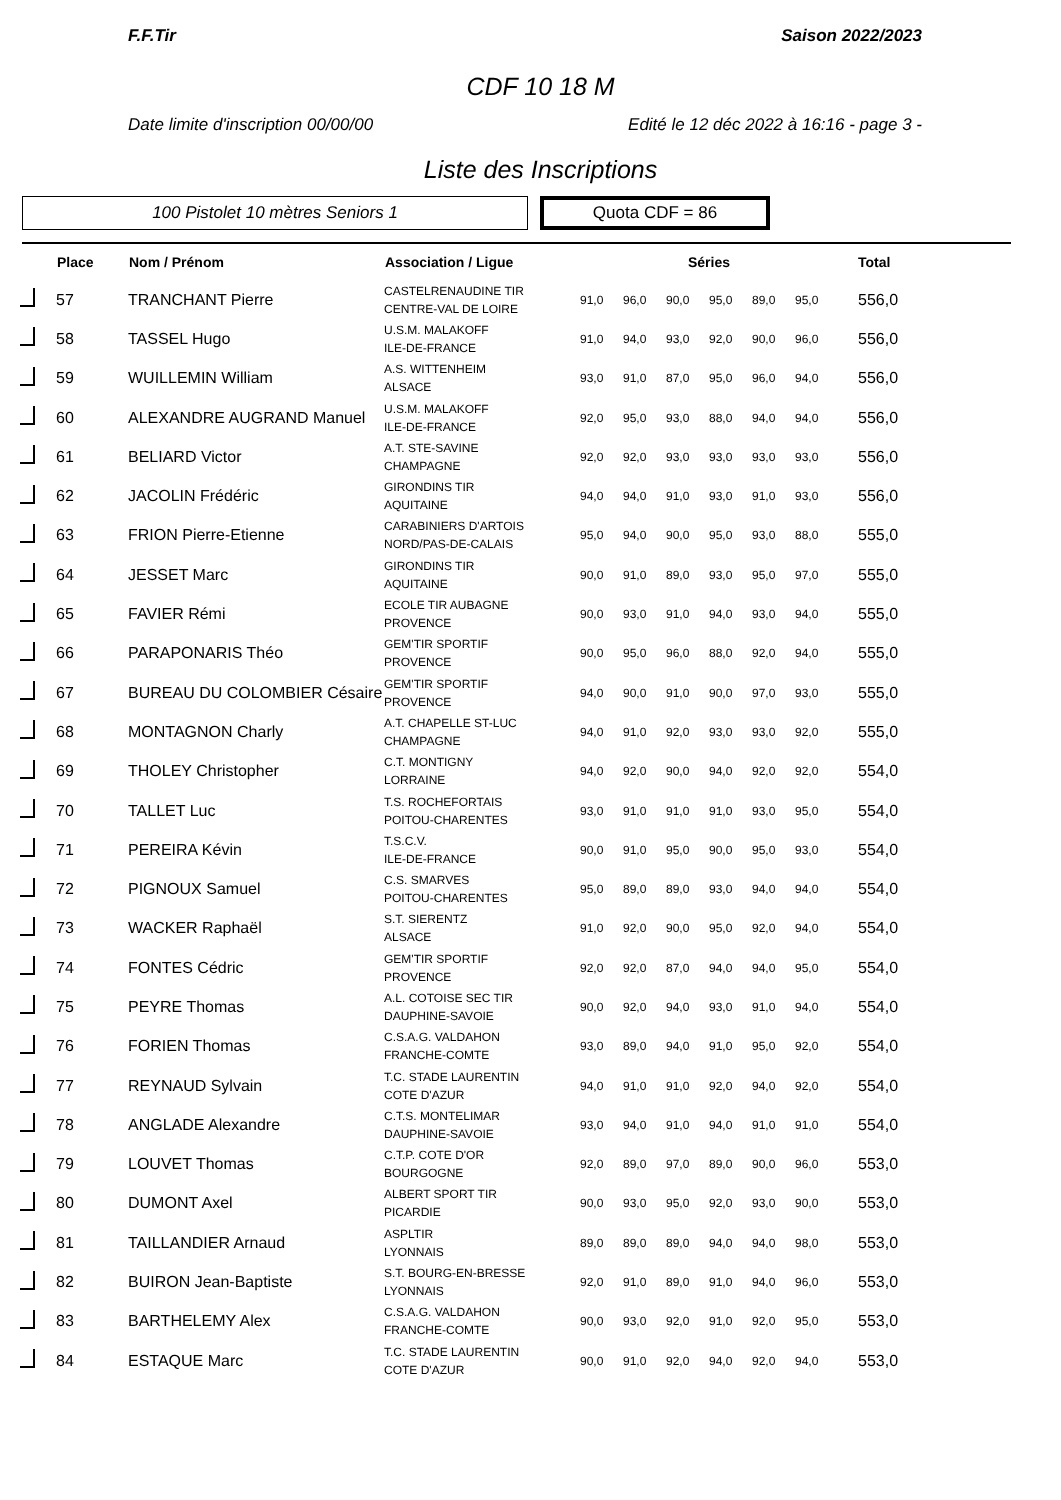F.F.Tir Saison 2022/2023
CDF 10 18 M
Date limite d'inscription 00/00/00 Edité le 12 déc 2022 à 16:16 - page 3 -
Liste des Inscriptions
100 Pistolet 10 mètres Seniors 1
Quota CDF = 86
| | Place | Nom / Prénom | Association / Ligue | Séries | | | | | | Total |
| --- | --- | --- | --- | --- | --- | --- | --- | --- | --- | --- |
| | 57 | TRANCHANT Pierre | CASTELRENAUDINE TIR CENTRE-VAL DE LOIRE | 91,0 | 96,0 | 90,0 | 95,0 | 89,0 | 95,0 | 556,0 |
| | 58 | TASSEL Hugo | U.S.M. MALAKOFF ILE-DE-FRANCE | 91,0 | 94,0 | 93,0 | 92,0 | 90,0 | 96,0 | 556,0 |
| | 59 | WUILLEMIN William | A.S. WITTENHEIM ALSACE | 93,0 | 91,0 | 87,0 | 95,0 | 96,0 | 94,0 | 556,0 |
| | 60 | ALEXANDRE AUGRAND Manuel | U.S.M. MALAKOFF ILE-DE-FRANCE | 92,0 | 95,0 | 93,0 | 88,0 | 94,0 | 94,0 | 556,0 |
| | 61 | BELIARD Victor | A.T. STE-SAVINE CHAMPAGNE | 92,0 | 92,0 | 93,0 | 93,0 | 93,0 | 93,0 | 556,0 |
| | 62 | JACOLIN Frédéric | GIRONDINS TIR AQUITAINE | 94,0 | 94,0 | 91,0 | 93,0 | 91,0 | 93,0 | 556,0 |
| | 63 | FRION Pierre-Etienne | CARABINIERS D'ARTOIS NORD/PAS-DE-CALAIS | 95,0 | 94,0 | 90,0 | 95,0 | 93,0 | 88,0 | 555,0 |
| | 64 | JESSET Marc | GIRONDINS TIR AQUITAINE | 90,0 | 91,0 | 89,0 | 93,0 | 95,0 | 97,0 | 555,0 |
| | 65 | FAVIER Rémi | ECOLE TIR AUBAGNE PROVENCE | 90,0 | 93,0 | 91,0 | 94,0 | 93,0 | 94,0 | 555,0 |
| | 66 | PARAPONARIS Théo | GEM'TIR SPORTIF PROVENCE | 90,0 | 95,0 | 96,0 | 88,0 | 92,0 | 94,0 | 555,0 |
| | 67 | BUREAU DU COLOMBIER Césaire | GEM'TIR SPORTIF PROVENCE | 94,0 | 90,0 | 91,0 | 90,0 | 97,0 | 93,0 | 555,0 |
| | 68 | MONTAGNON Charly | A.T. CHAPELLE ST-LUC CHAMPAGNE | 94,0 | 91,0 | 92,0 | 93,0 | 93,0 | 92,0 | 555,0 |
| | 69 | THOLEY Christopher | C.T. MONTIGNY LORRAINE | 94,0 | 92,0 | 90,0 | 94,0 | 92,0 | 92,0 | 554,0 |
| | 70 | TALLET Luc | T.S. ROCHEFORTAIS POITOU-CHARENTES | 93,0 | 91,0 | 91,0 | 91,0 | 93,0 | 95,0 | 554,0 |
| | 71 | PEREIRA Kévin | T.S.C.V. ILE-DE-FRANCE | 90,0 | 91,0 | 95,0 | 90,0 | 95,0 | 93,0 | 554,0 |
| | 72 | PIGNOUX Samuel | C.S. SMARVES POITOU-CHARENTES | 95,0 | 89,0 | 89,0 | 93,0 | 94,0 | 94,0 | 554,0 |
| | 73 | WACKER Raphaël | S.T. SIERENTZ ALSACE | 91,0 | 92,0 | 90,0 | 95,0 | 92,0 | 94,0 | 554,0 |
| | 74 | FONTES Cédric | GEM'TIR SPORTIF PROVENCE | 92,0 | 92,0 | 87,0 | 94,0 | 94,0 | 95,0 | 554,0 |
| | 75 | PEYRE Thomas | A.L. COTOISE SEC TIR DAUPHINE-SAVOIE | 90,0 | 92,0 | 94,0 | 93,0 | 91,0 | 94,0 | 554,0 |
| | 76 | FORIEN Thomas | C.S.A.G. VALDAHON FRANCHE-COMTE | 93,0 | 89,0 | 94,0 | 91,0 | 95,0 | 92,0 | 554,0 |
| | 77 | REYNAUD Sylvain | T.C. STADE LAURENTIN COTE D'AZUR | 94,0 | 91,0 | 91,0 | 92,0 | 94,0 | 92,0 | 554,0 |
| | 78 | ANGLADE Alexandre | C.T.S. MONTELIMAR DAUPHINE-SAVOIE | 93,0 | 94,0 | 91,0 | 94,0 | 91,0 | 91,0 | 554,0 |
| | 79 | LOUVET Thomas | C.T.P. COTE D'OR BOURGOGNE | 92,0 | 89,0 | 97,0 | 89,0 | 90,0 | 96,0 | 553,0 |
| | 80 | DUMONT Axel | ALBERT SPORT TIR PICARDIE | 90,0 | 93,0 | 95,0 | 92,0 | 93,0 | 90,0 | 553,0 |
| | 81 | TAILLANDIER Arnaud | ASPLTIR LYONNAIS | 89,0 | 89,0 | 89,0 | 94,0 | 94,0 | 98,0 | 553,0 |
| | 82 | BUIRON Jean-Baptiste | S.T. BOURG-EN-BRESSE LYONNAIS | 92,0 | 91,0 | 89,0 | 91,0 | 94,0 | 96,0 | 553,0 |
| | 83 | BARTHELEMY Alex | C.S.A.G. VALDAHON FRANCHE-COMTE | 90,0 | 93,0 | 92,0 | 91,0 | 92,0 | 95,0 | 553,0 |
| | 84 | ESTAQUE Marc | T.C. STADE LAURENTIN COTE D'AZUR | 90,0 | 91,0 | 92,0 | 94,0 | 92,0 | 94,0 | 553,0 |